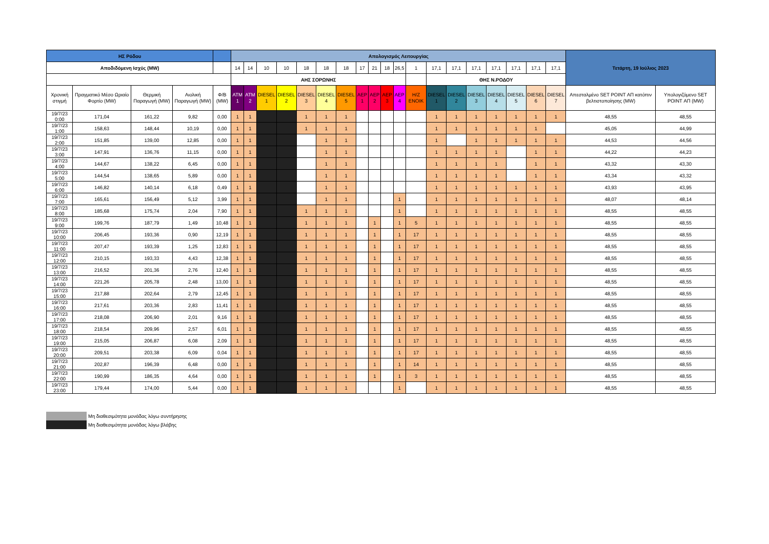| ΗΣ Ρόδου | | | | | Απολογισμός Λειτουργίας | | | | | | | | | | | | | | | | | | | Τετάρτη, 19 Ιούλιος 2023 | |
| --- | --- | --- | --- | --- | --- | --- | --- | --- | --- | --- | --- | --- | --- | --- | --- | --- | --- | --- | --- | --- | --- | --- | --- | --- | --- |
| Αποδιδόμενη Ισχύς (MW) | | | | | 14 | 14 | 10 | 10 | 18 | 18 | 18 | 17 | 21 | 18 | 26,5 | 1 | 17,1 | 17,1 | 17,1 | 17,1 | 17,1 | 17,1 | 17,1 | | |
| | | | | | ΑΗΣ ΣΟΡΩΝΗΣ | | | | | | | | | | | | ΘΗΣ Ν.ΡΟΔΟΥ | | | | | | | | |
| Χρονική στιγμή | Πραγματικό Μέσο Ωριαίο Φορτίο (MW) | Θερμική Παραγωγή (MW) | Αιολική Παραγωγή (MW) | Φ/Β (MW) | ATM 1 | ATM 2 | DIESEL 1 | DIESEL 2 | DIESEL 3 | DIESEL 4 | DIESEL 5 | AEP 1 | AEP 2 | AEP 3 | AEP 4 | H/Z ENOIK | DIESEL 1 | DIESEL 2 | DIESEL 3 | DIESEL 4 | DIESEL 5 | DIESEL 6 | DIESEL 7 | Απεσταλμένο SET POINT ΑΠ κατόπιν βελτιστοποίησης (MW) | Υπολογιζόμενο SET POINT ΑΠ (MW) |
| 19/7/23 0:00 | 171,04 | 161,22 | 9,82 | 0,00 | 1 | 1 | | | 1 | 1 | 1 | | | | | | 1 | 1 | 1 | 1 | 1 | 1 | 1 | 48,55 | 48,55 |
| 19/7/23 1:00 | 158,63 | 148,44 | 10,19 | 0,00 | 1 | 1 | | | 1 | 1 | 1 | | | | | | 1 | 1 | 1 | 1 | 1 | 1 | | 45,05 | 44,99 |
| 19/7/23 2:00 | 151,85 | 139,00 | 12,85 | 0,00 | 1 | 1 | | | | 1 | 1 | | | | | | 1 | | 1 | 1 | 1 | 1 | 1 | 44,53 | 44,56 |
| 19/7/23 3:00 | 147,91 | 136,76 | 11,15 | 0,00 | 1 | 1 | | | | 1 | 1 | | | | | | 1 | 1 | 1 | 1 | | 1 | 1 | 44,22 | 44,23 |
| 19/7/23 4:00 | 144,67 | 138,22 | 6,45 | 0,00 | 1 | 1 | | | | 1 | 1 | | | | | | 1 | 1 | 1 | 1 | | 1 | 1 | 43,32 | 43,30 |
| 19/7/23 5:00 | 144,54 | 138,65 | 5,89 | 0,00 | 1 | 1 | | | | 1 | 1 | | | | | | 1 | 1 | 1 | 1 | | 1 | 1 | 43,34 | 43,32 |
| 19/7/23 6:00 | 146,82 | 140,14 | 6,18 | 0,49 | 1 | 1 | | | | 1 | 1 | | | | | | 1 | 1 | 1 | 1 | 1 | 1 | 1 | 43,93 | 43,95 |
| 19/7/23 7:00 | 165,61 | 156,49 | 5,12 | 3,99 | 1 | 1 | | | | 1 | 1 | | | | 1 | | 1 | 1 | 1 | 1 | 1 | 1 | 1 | 48,07 | 48,14 |
| 19/7/23 8:00 | 185,68 | 175,74 | 2,04 | 7,90 | 1 | 1 | | | 1 | 1 | 1 | | | | 1 | | 1 | 1 | 1 | 1 | 1 | 1 | 1 | 48,55 | 48,55 |
| 19/7/23 9:00 | 199,76 | 187,79 | 1,49 | 10,48 | 1 | 1 | | | 1 | 1 | 1 | | 1 | | 1 | 5 | 1 | 1 | 1 | 1 | 1 | 1 | 1 | 48,55 | 48,55 |
| 19/7/23 10:00 | 206,45 | 193,36 | 0,90 | 12,19 | 1 | 1 | | | 1 | 1 | 1 | | 1 | | 1 | 17 | 1 | 1 | 1 | 1 | 1 | 1 | 1 | 48,55 | 48,55 |
| 19/7/23 11:00 | 207,47 | 193,39 | 1,25 | 12,83 | 1 | 1 | | | 1 | 1 | 1 | | 1 | | 1 | 17 | 1 | 1 | 1 | 1 | 1 | 1 | 1 | 48,55 | 48,55 |
| 19/7/23 12:00 | 210,15 | 193,33 | 4,43 | 12,38 | 1 | 1 | | | 1 | 1 | 1 | | 1 | | 1 | 17 | 1 | 1 | 1 | 1 | 1 | 1 | 1 | 48,55 | 48,55 |
| 19/7/23 13:00 | 216,52 | 201,36 | 2,76 | 12,40 | 1 | 1 | | | 1 | 1 | 1 | | 1 | | 1 | 17 | 1 | 1 | 1 | 1 | 1 | 1 | 1 | 48,55 | 48,55 |
| 19/7/23 14:00 | 221,26 | 205,78 | 2,48 | 13,00 | 1 | 1 | | | 1 | 1 | 1 | | 1 | | 1 | 17 | 1 | 1 | 1 | 1 | 1 | 1 | 1 | 48,55 | 48,55 |
| 19/7/23 15:00 | 217,88 | 202,64 | 2,79 | 12,45 | 1 | 1 | | | 1 | 1 | 1 | | 1 | | 1 | 17 | 1 | 1 | 1 | 1 | 1 | 1 | 1 | 48,55 | 48,55 |
| 19/7/23 16:00 | 217,61 | 203,36 | 2,83 | 11,41 | 1 | 1 | | | 1 | 1 | 1 | | 1 | | 1 | 17 | 1 | 1 | 1 | 1 | 1 | 1 | 1 | 48,55 | 48,55 |
| 19/7/23 17:00 | 218,08 | 206,90 | 2,01 | 9,16 | 1 | 1 | | | 1 | 1 | 1 | | 1 | | 1 | 17 | 1 | 1 | 1 | 1 | 1 | 1 | 1 | 48,55 | 48,55 |
| 19/7/23 18:00 | 218,54 | 209,96 | 2,57 | 6,01 | 1 | 1 | | | 1 | 1 | 1 | | 1 | | 1 | 17 | 1 | 1 | 1 | 1 | 1 | 1 | 1 | 48,55 | 48,55 |
| 19/7/23 19:00 | 215,05 | 206,87 | 6,08 | 2,09 | 1 | 1 | | | 1 | 1 | 1 | | 1 | | 1 | 17 | 1 | 1 | 1 | 1 | 1 | 1 | 1 | 48,55 | 48,55 |
| 19/7/23 20:00 | 209,51 | 203,38 | 6,09 | 0,04 | 1 | 1 | | | 1 | 1 | 1 | | 1 | | 1 | 17 | 1 | 1 | 1 | 1 | 1 | 1 | 1 | 48,55 | 48,55 |
| 19/7/23 21:00 | 202,87 | 196,39 | 6,48 | 0,00 | 1 | 1 | | | 1 | 1 | 1 | | 1 | | 1 | 14 | 1 | 1 | 1 | 1 | 1 | 1 | 1 | 48,55 | 48,55 |
| 19/7/23 22:00 | 190,99 | 186,35 | 4,64 | 0,00 | 1 | 1 | | | 1 | 1 | 1 | | 1 | | 1 | 3 | 1 | 1 | 1 | 1 | 1 | 1 | 1 | 48,55 | 48,55 |
| 19/7/23 23:00 | 179,44 | 174,00 | 5,44 | 0,00 | 1 | 1 | | | 1 | 1 | 1 | | | | 1 | | 1 | 1 | 1 | 1 | 1 | 1 | 1 | 48,55 | 48,55 |
Μη διαθεσιμότητα μονάδας λόγω συντήρησης
Μη διαθεσιμότητα μονάδας λόγω βλάβης